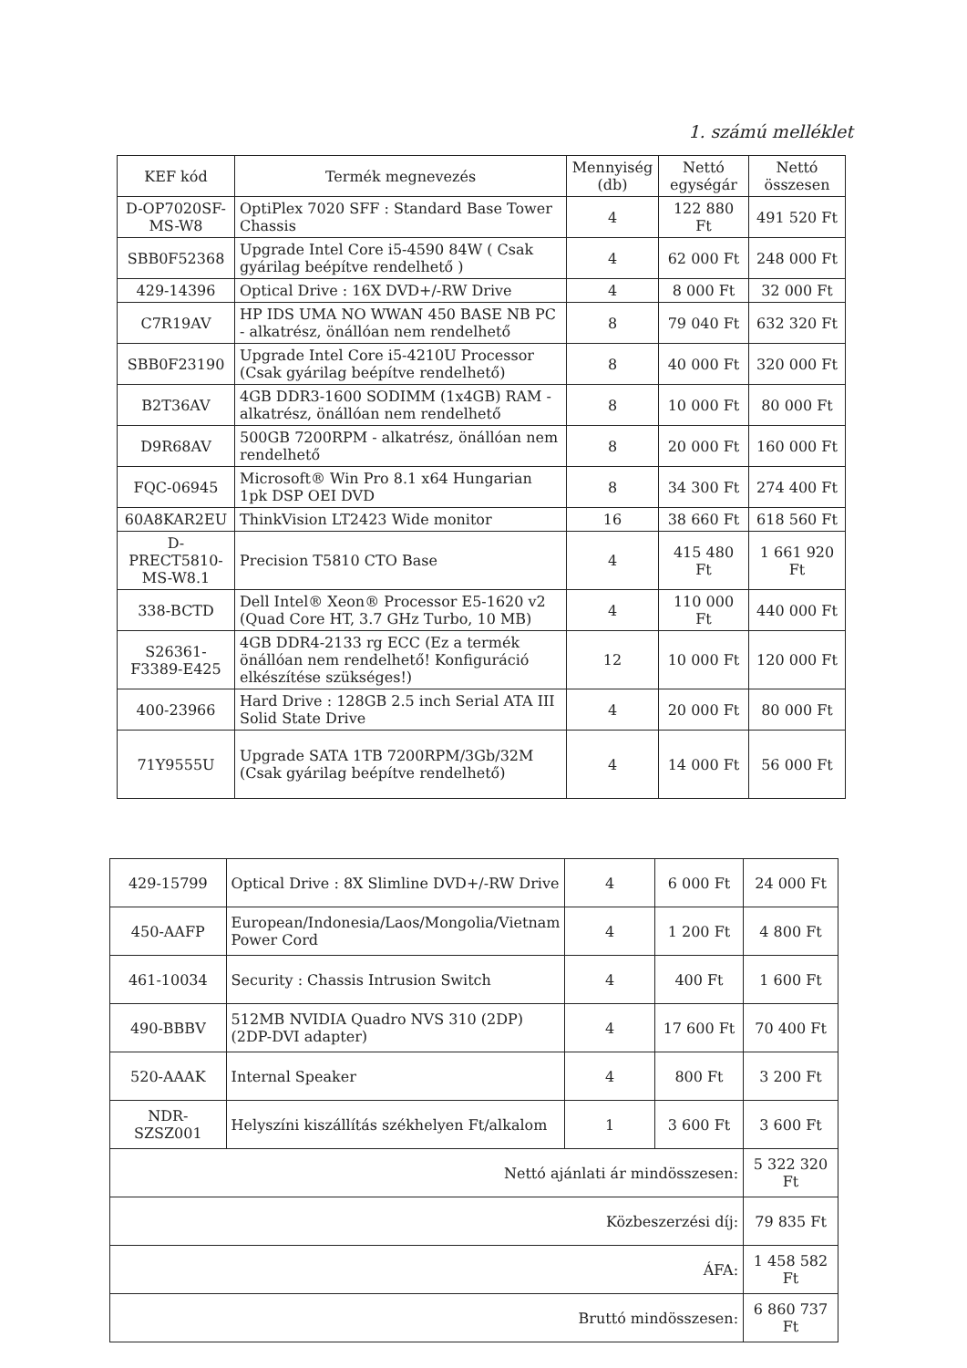1. számú melléklet
| KEF kód | Termék megnevezés | Mennyiség (db) | Nettó egységár | Nettó összesen |
| --- | --- | --- | --- | --- |
| D-OP7020SF-MS-W8 | OptiPlex 7020 SFF : Standard Base Tower Chassis | 4 | 122 880 Ft | 491 520 Ft |
| SBB0F52368 | Upgrade Intel Core i5-4590 84W ( Csak gyárilag beépítve rendelhető ) | 4 | 62 000 Ft | 248 000 Ft |
| 429-14396 | Optical Drive : 16X DVD+/-RW Drive | 4 | 8 000 Ft | 32 000 Ft |
| C7R19AV | HP IDS UMA NO WWAN 450 BASE NB PC - alkatrész, önállóan nem rendelhető | 8 | 79 040 Ft | 632 320 Ft |
| SBB0F23190 | Upgrade Intel Core i5-4210U Processor (Csak gyárilag beépítve rendelhető) | 8 | 40 000 Ft | 320 000 Ft |
| B2T36AV | 4GB DDR3-1600 SODIMM (1x4GB) RAM - alkatrész, önállóan nem rendelhető | 8 | 10 000 Ft | 80 000 Ft |
| D9R68AV | 500GB 7200RPM - alkatrész, önállóan nem rendelhető | 8 | 20 000 Ft | 160 000 Ft |
| FQC-06945 | Microsoft® Win Pro 8.1 x64 Hungarian 1pk DSP OEI DVD | 8 | 34 300 Ft | 274 400 Ft |
| 60A8KAR2EU | ThinkVision LT2423 Wide monitor | 16 | 38 660 Ft | 618 560 Ft |
| D-PRECT5810-MS-W8.1 | Precision T5810 CTO Base | 4 | 415 480 Ft | 1 661 920 Ft |
| 338-BCTD | Dell Intel® Xeon® Processor E5-1620 v2 (Quad Core HT, 3.7 GHz Turbo, 10 MB) | 4 | 110 000 Ft | 440 000 Ft |
| S26361-F3389-E425 | 4GB DDR4-2133 rg ECC (Ez a termék önállóan nem rendelhető! Konfiguráció elkészítése szükséges!) | 12 | 10 000 Ft | 120 000 Ft |
| 400-23966 | Hard Drive : 128GB 2.5 inch Serial ATA III Solid State Drive | 4 | 20 000 Ft | 80 000 Ft |
| 71Y9555U | Upgrade SATA 1TB 7200RPM/3Gb/32M (Csak gyárilag beépítve rendelhető) | 4 | 14 000 Ft | 56 000 Ft |
| 429-15799 | Optical Drive : 8X Slimline DVD+/-RW Drive | 4 | 6 000 Ft | 24 000 Ft |
| 450-AAFP | European/Indonesia/Laos/Mongolia/Vietnam Power Cord | 4 | 1 200 Ft | 4 800 Ft |
| 461-10034 | Security : Chassis Intrusion Switch | 4 | 400 Ft | 1 600 Ft |
| 490-BBBV | 512MB NVIDIA Quadro NVS 310 (2DP) (2DP-DVI adapter) | 4 | 17 600 Ft | 70 400 Ft |
| 520-AAAK | Internal Speaker | 4 | 800 Ft | 3 200 Ft |
| NDR-SZSZ001 | Helyszíni kiszállítás székhelyen Ft/alkalom | 1 | 3 600 Ft | 3 600 Ft |
| Nettó ajánlati ár mindösszesen: | | | | 5 322 320 Ft |
| Közbeszerzési díj: | | | | 79 835 Ft |
| ÁFA: | | | | 1 458 582 Ft |
| Bruttó mindösszesen: | | | | 6 860 737 Ft |